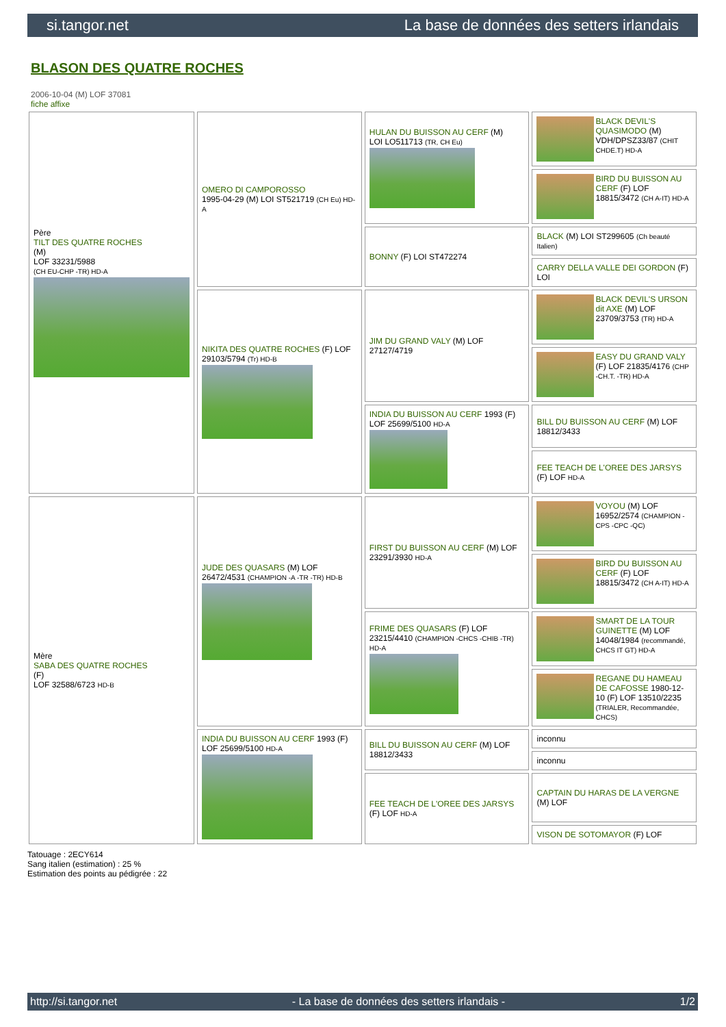si.tangor.net La base de données des setters irlandais
BLASON DES QUATRE ROCHES
2006-10-04 (M) LOF 37081
fiche affixe
| Père TILT DES QUATRE ROCHES (M) LOF 33231/5988 (CH EU-CHP -TR) HD-A | OMERO DI CAMPOROSSO 1995-04-29 (M) LOI ST521719 (CH Eu) HD-A | HULAN DU BUISSON AU CERF (M) LOI LO511713 (TR, CH Eu) | BLACK DEVIL'S QUASIMODO (M) VDH/DPSZ33/87 (CHIT CHDE.T) HD-A |
| | | | BIRD DU BUISSON AU CERF (F) LOF 18815/3472 (CH A-IT) HD-A |
| | | BONNY (F) LOI ST472274 | BLACK (M) LOI ST299605 (Ch beauté Italien) |
| | | | CARRY DELLA VALLE DEI GORDON (F) LOI |
| | NIKITA DES QUATRE ROCHES (F) LOF 29103/5794 (Tr) HD-B | JIM DU GRAND VALY (M) LOF 27127/4719 | BLACK DEVIL'S URSON dit AXE (M) LOF 23709/3753 (TR) HD-A |
| | | | EASY DU GRAND VALY (F) LOF 21835/4176 (CHP -CH.T. -TR) HD-A |
| | | INDIA DU BUISSON AU CERF 1993 (F) LOF 25699/5100 HD-A | BILL DU BUISSON AU CERF (M) LOF 18812/3433 |
| | | | FEE TEACH DE L'OREE DES JARSYS (F) LOF HD-A |
| Mère SABA DES QUATRE ROCHES (F) LOF 32588/6723 HD-B | JUDE DES QUASARS (M) LOF 26472/4531 (CHAMPION -A -TR -TR) HD-B | FIRST DU BUISSON AU CERF (M) LOF 23291/3930 HD-A | VOYOU (M) LOF 16952/2574 (CHAMPION -CPS -CPC -QC) |
| | | | BIRD DU BUISSON AU CERF (F) LOF 18815/3472 (CH A-IT) HD-A |
| | | FRIME DES QUASARS (F) LOF 23215/4410 (CHAMPION -CHCS -CHIB -TR) HD-A | SMART DE LA TOUR GUINETTE (M) LOF 14048/1984 (recommandé, CHCS IT GT) HD-A |
| | | | REGANE DU HAMEAU DE CAFOSSE 1980-12-10 (F) LOF 13510/2235 (TRIALER, Recommandée, CHCS) |
| | INDIA DU BUISSON AU CERF 1993 (F) LOF 25699/5100 HD-A | BILL DU BUISSON AU CERF (M) LOF 18812/3433 | inconnu |
| | | | inconnu |
| | | FEE TEACH DE L'OREE DES JARSYS (F) LOF HD-A | CAPTAIN DU HARAS DE LA VERGNE (M) LOF |
| | | | VISON DE SOTOMAYOR (F) LOF |
Tatouage : 2ECY614
Sang italien (estimation) : 25 %
Estimation des points au pédigrée : 22
http://si.tangor.net - La base de données des setters irlandais - 1/2